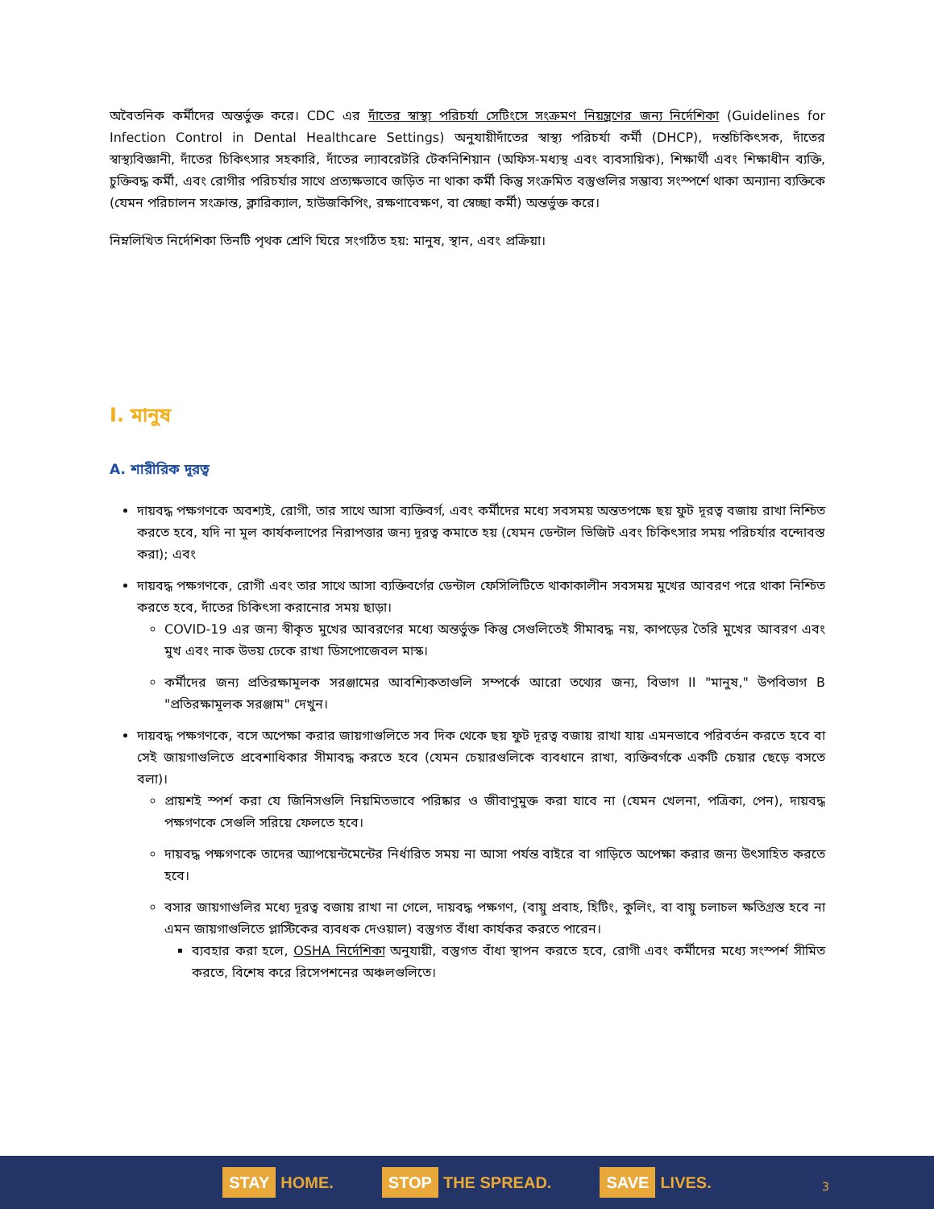অবৈতনিক কর্মীদের অন্তর্ভুক্ত করে। CDC এর দাঁতের স্বাস্থ্য পরিচর্যা সেটিংসে সংক্রমণ নিয়ন্ত্রণের জন্য নির্দেশিকা (Guidelines for Infection Control in Dental Healthcare Settings) অনুযায়ীদাঁতের স্বাস্থ্য পরিচর্যা কর্মী (DHCP), দন্তচিকিৎসক, দাঁতের স্বাস্থ্যবিজ্ঞানী, দাঁতের চিকিৎসার সহকারি, দাঁতের ল্যাবরেটরি টেকনিশিয়ান (অফিস-মধ্যস্থ এবং ব্যবসায়িক), শিক্ষার্থী এবং শিক্ষাধীন ব্যক্তি, চুক্তিবদ্ধ কর্মী, এবং রোগীর পরিচর্যার সাথে প্রত্যক্ষভাবে জড়িত না থাকা কর্মী কিন্তু সংক্রমিত বস্তুগুলির সম্ভাব্য সংস্পর্শে থাকা অন্যান্য ব্যক্তিকে (যেমন পরিচালন সংক্রান্ত, ক্লারিক্যাল, হাউজকিপিং, রক্ষণাবেক্ষণ, বা স্বেচ্ছা কর্মী) অন্তর্ভুক্ত করে।
নিম্নলিখিত নির্দেশিকা তিনটি পৃথক শ্রেণি ঘিরে সংগঠিত হয়: মানুষ, স্থান, এবং প্রক্রিয়া।
I. মানুষ
A. শারীরিক দূরত্ব
দায়বদ্ধ পক্ষগণকে অবশ্যই, রোগী, তার সাথে আসা ব্যক্তিবর্গ, এবং কর্মীদের মধ্যে সবসময় অন্ততপক্ষে ছয় ফুট দূরত্ব বজায় রাখা নিশ্চিত করতে হবে, যদি না মূল কার্যকলাপের নিরাপত্তার জন্য দূরত্ব কমাতে হয় (যেমন ডেন্টাল ভিজিট এবং চিকিৎসার সময় পরিচর্যার বন্দোবস্ত করা); এবং
দায়বদ্ধ পক্ষগণকে, রোগী এবং তার সাথে আসা ব্যক্তিবর্গের ডেন্টাল ফেসিলিটিতে থাকাকালীন সবসময় মুখের আবরণ পরে থাকা নিশ্চিত করতে হবে, দাঁতের চিকিৎসা করানোর সময় ছাড়া।
COVID-19 এর জন্য স্বীকৃত মুখের আবরণের মধ্যে অন্তর্ভুক্ত কিন্তু সেগুলিতেই সীমাবদ্ধ নয়, কাপড়ের তৈরি মুখের আবরণ এবং মুখ এবং নাক উভয় ঢেকে রাখা ডিসপোজেবল মাস্ক।
কর্মীদের জন্য প্রতিরক্ষামূলক সরঞ্জামের আবশ্যিকতাগুলি সম্পর্কে আরো তথ্যের জন্য, বিভাগ II "মানুষ," উপবিভাগ B "প্রতিরক্ষামূলক সরঞ্জাম" দেখুন।
দায়বদ্ধ পক্ষগণকে, বসে অপেক্ষা করার জায়গাগুলিতে সব দিক থেকে ছয় ফুট দূরত্ব বজায় রাখা যায় এমনভাবে পরিবর্তন করতে হবে বা সেই জায়গাগুলিতে প্রবেশাধিকার সীমাবদ্ধ করতে হবে (যেমন চেয়ারগুলিকে ব্যবধানে রাখা, ব্যক্তিবর্গকে একটি চেয়ার ছেড়ে বসতে বলা)।
প্রায়শই স্পর্শ করা যে জিনিসগুলি নিয়মিতভাবে পরিষ্কার ও জীবাণুমুক্ত করা যাবে না (যেমন খেলনা, পত্রিকা, পেন), দায়বদ্ধ পক্ষগণকে সেগুলি সরিয়ে ফেলতে হবে।
দায়বদ্ধ পক্ষগণকে তাদের অ্যাপয়েন্টমেন্টের নির্ধারিত সময় না আসা পর্যন্ত বাইরে বা গাড়িতে অপেক্ষা করার জন্য উৎসাহিত করতে হবে।
বসার জায়গাগুলির মধ্যে দূরত্ব বজায় রাখা না গেলে, দায়বদ্ধ পক্ষগণ, (বায়ু প্রবাহ, হিটিং, কুলিং, বা বায়ু চলাচল ক্ষতিগ্রস্ত হবে না এমন জায়গাগুলিতে প্লাস্টিকের ব্যবধক দেওয়াল) বস্তুগত বাঁধা কার্যকর করতে পারেন।
ব্যবহার করা হলে, OSHA নির্দেশিকা অনুযায়ী, বস্তুগত বাঁধা স্থাপন করতে হবে, রোগী এবং কর্মীদের মধ্যে সংস্পর্শ সীমিত করতে, বিশেষ করে রিসেপশনের অঞ্চলগুলিতে।
STAY HOME.
STOP THE SPREAD.
SAVE LIVES.
3